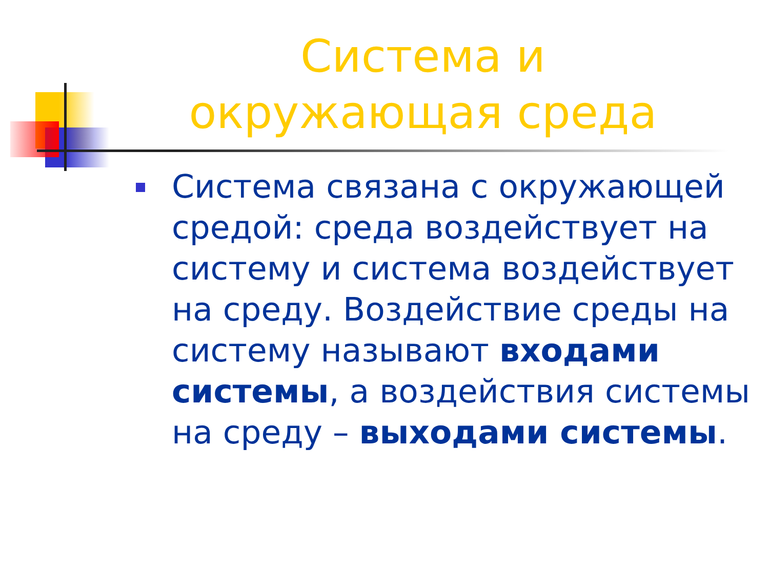Система и окружающая среда
Система связана с окружающей средой: среда воздействует на систему и система воздействует на среду. Воздействие среды на систему называют входами системы, а воздействия системы на среду – выходами системы.